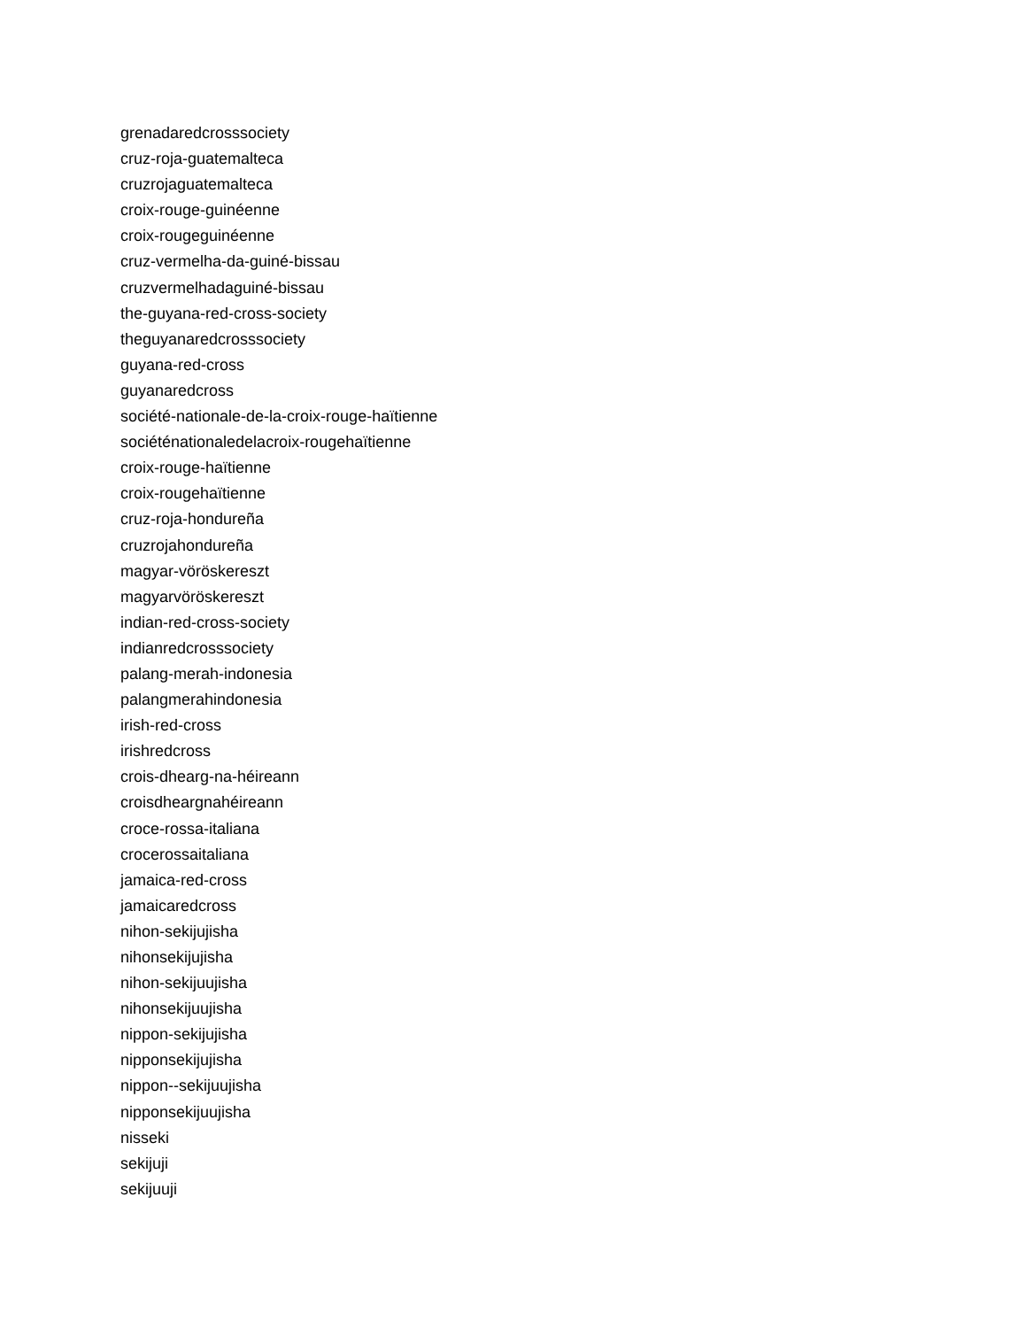grenadaredcrosssociety
cruz-roja-guatemalteca
cruzrojaguatemalteca
croix-rouge-guinéenne
croix-rougeguinéenne
cruz-vermelha-da-guiné-bissau
cruzvermelhadaguiné-bissau
the-guyana-red-cross-society
theguyanaredcrosssociety
guyana-red-cross
guyanaredcross
société-nationale-de-la-croix-rouge-haïtienne
sociéténationaledelacroix-rougehaïtienne
croix-rouge-haïtienne
croix-rougehaïtienne
cruz-roja-hondureña
cruzrojahondureña
magyar-vöröskereszt
magyarvöröskereszt
indian-red-cross-society
indianredcrosssociety
palang-merah-indonesia
palangmerahindonesia
irish-red-cross
irishredcross
crois-dhearg-na-héireann
croisdheargnahéireann
croce-rossa-italiana
crocerossaitaliana
jamaica-red-cross
jamaicaredcross
nihon-sekijujisha
nihonsekijujisha
nihon-sekijuujisha
nihonsekijuujisha
nippon-sekijujisha
nipponsekijujisha
nippon--sekijuujisha
nipponsekijuujisha
nisseki
sekijuji
sekijuuji